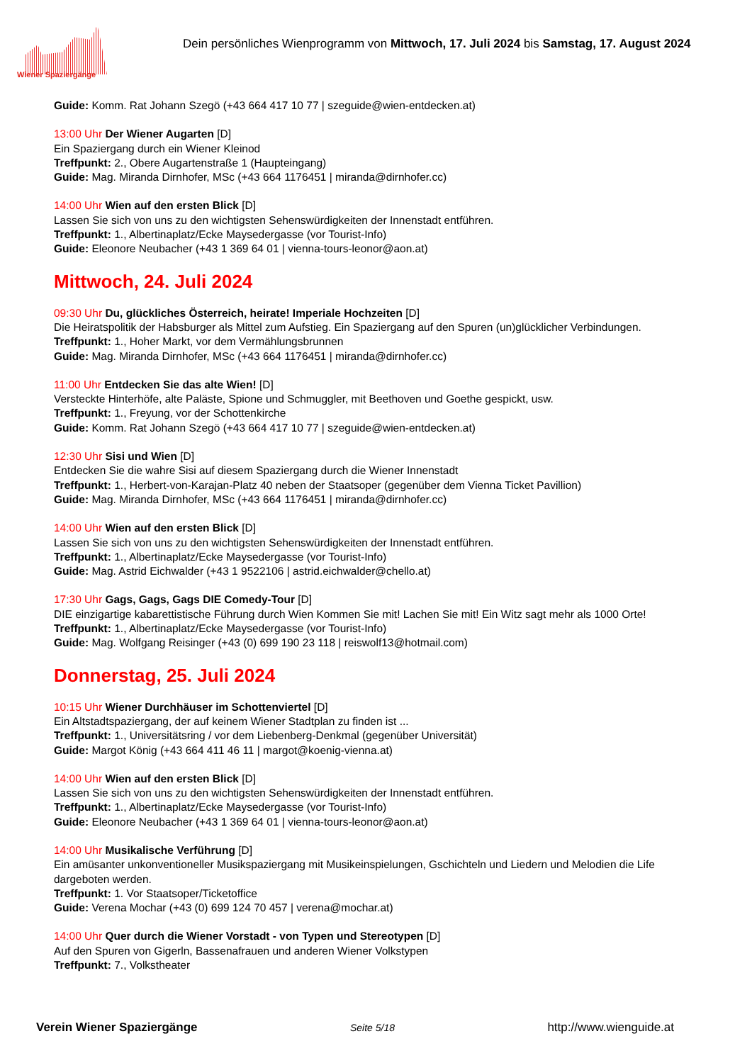Wiener Spaziergänge
Dein persönliches Wienprogramm von Mittwoch, 17. Juli 2024 bis Samstag, 17. August 2024
Guide: Komm. Rat Johann Szegö (+43 664 417 10 77 | szeguide@wien-entdecken.at)
13:00 Uhr Der Wiener Augarten [D]
Ein Spaziergang durch ein Wiener Kleinod
Treffpunkt: 2., Obere Augartenstraße 1 (Haupteingang)
Guide: Mag. Miranda Dirnhofer, MSc (+43 664 1176451 | miranda@dirnhofer.cc)
14:00 Uhr Wien auf den ersten Blick [D]
Lassen Sie sich von uns zu den wichtigsten Sehenswürdigkeiten der Innenstadt entführen.
Treffpunkt: 1., Albertinaplatz/Ecke Maysedergasse (vor Tourist-Info)
Guide: Eleonore Neubacher (+43 1 369 64 01 | vienna-tours-leonor@aon.at)
Mittwoch, 24. Juli 2024
09:30 Uhr Du, glückliches Österreich, heirate! Imperiale Hochzeiten [D]
Die Heiratspolitik der Habsburger als Mittel zum Aufstieg. Ein Spaziergang auf den Spuren (un)glücklicher Verbindungen.
Treffpunkt: 1., Hoher Markt, vor dem Vermählungsbrunnen
Guide: Mag. Miranda Dirnhofer, MSc (+43 664 1176451 | miranda@dirnhofer.cc)
11:00 Uhr Entdecken Sie das alte Wien! [D]
Versteckte Hinterhöfe, alte Paläste, Spione und Schmuggler, mit Beethoven und Goethe gespickt, usw.
Treffpunkt: 1., Freyung, vor der Schottenkirche
Guide: Komm. Rat Johann Szegö (+43 664 417 10 77 | szeguide@wien-entdecken.at)
12:30 Uhr Sisi und Wien [D]
Entdecken Sie die wahre Sisi auf diesem Spaziergang durch die Wiener Innenstadt
Treffpunkt: 1., Herbert-von-Karajan-Platz 40 neben der Staatsoper (gegenüber dem Vienna Ticket Pavillion)
Guide: Mag. Miranda Dirnhofer, MSc (+43 664 1176451 | miranda@dirnhofer.cc)
14:00 Uhr Wien auf den ersten Blick [D]
Lassen Sie sich von uns zu den wichtigsten Sehenswürdigkeiten der Innenstadt entführen.
Treffpunkt: 1., Albertinaplatz/Ecke Maysedergasse (vor Tourist-Info)
Guide: Mag. Astrid Eichwalder (+43 1 9522106 | astrid.eichwalder@chello.at)
17:30 Uhr Gags, Gags, Gags DIE Comedy-Tour [D]
DIE einzigartige kabarettistische Führung durch Wien Kommen Sie mit! Lachen Sie mit! Ein Witz sagt mehr als 1000 Orte!
Treffpunkt: 1., Albertinaplatz/Ecke Maysedergasse (vor Tourist-Info)
Guide: Mag. Wolfgang Reisinger (+43 (0) 699 190 23 118 | reiswolf13@hotmail.com)
Donnerstag, 25. Juli 2024
10:15 Uhr Wiener Durchhäuser im Schottenviertel [D]
Ein Altstadtspaziergang, der auf keinem Wiener Stadtplan zu finden ist ...
Treffpunkt: 1., Universitätsring / vor dem Liebenberg-Denkmal (gegenüber Universität)
Guide: Margot König (+43 664 411 46 11 | margot@koenig-vienna.at)
14:00 Uhr Wien auf den ersten Blick [D]
Lassen Sie sich von uns zu den wichtigsten Sehenswürdigkeiten der Innenstadt entführen.
Treffpunkt: 1., Albertinaplatz/Ecke Maysedergasse (vor Tourist-Info)
Guide: Eleonore Neubacher (+43 1 369 64 01 | vienna-tours-leonor@aon.at)
14:00 Uhr Musikalische Verführung [D]
Ein amüsanter unkonventioneller Musikspaziergang mit Musikeinspielungen, Gschichteln und Liedern und Melodien die Life dargeboten werden.
Treffpunkt: 1. Vor Staatsoper/Ticketoffice
Guide: Verena Mochar (+43 (0) 699 124 70 457 | verena@mochar.at)
14:00 Uhr Quer durch die Wiener Vorstadt - von Typen und Stereotypen [D]
Auf den Spuren von Gigerln, Bassenafrauen und anderen Wiener Volkstypen
Treffpunkt: 7., Volkstheater
Verein Wiener Spaziergänge Seite 5/18 http://www.wienguide.at